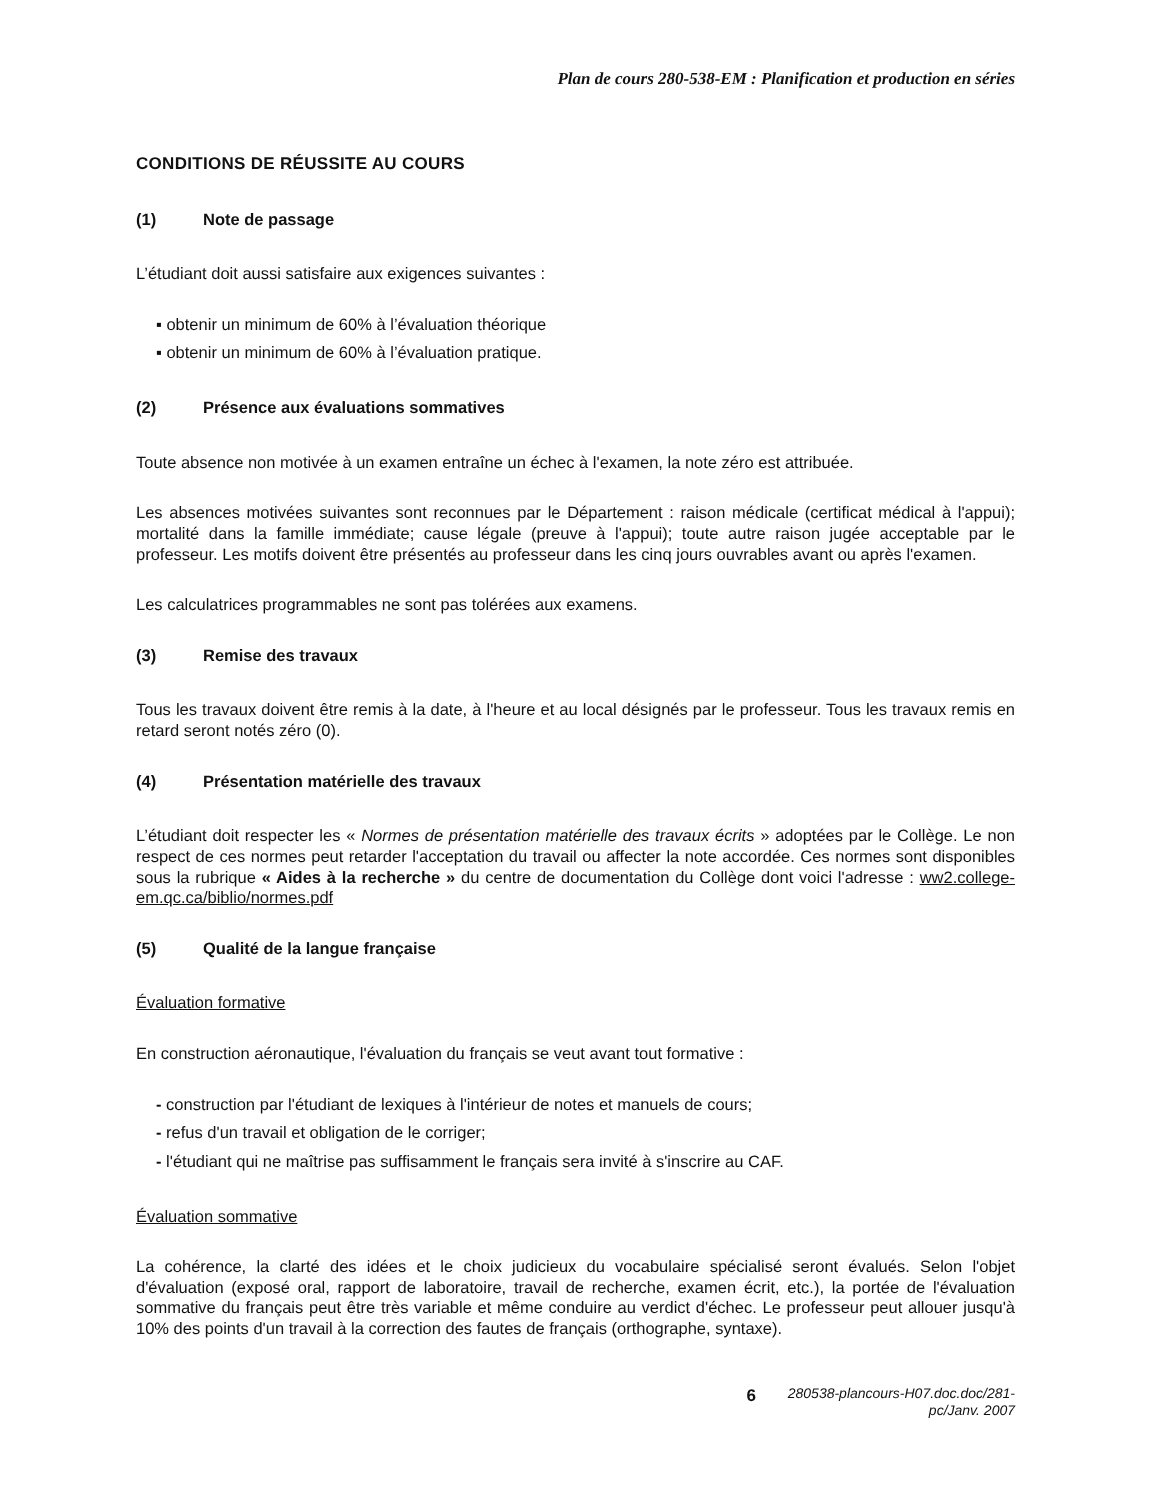Plan de cours 280-538-EM : Planification et production en séries
CONDITIONS DE RÉUSSITE AU COURS
(1) Note de passage
L’étudiant doit aussi satisfaire aux exigences suivantes :
▪ obtenir un minimum de 60% à l’évaluation théorique
▪ obtenir un minimum de 60% à l’évaluation pratique.
(2) Présence aux évaluations sommatives
Toute absence non motivée à un examen entraîne un échec à l'examen, la note zéro est attribuée.
Les absences motivées suivantes sont reconnues par le Département : raison médicale (certificat médical à l'appui); mortalité dans la famille immédiate; cause légale (preuve à l'appui); toute autre raison jugée acceptable par le professeur. Les motifs doivent être présentés au professeur dans les cinq jours ouvrables avant ou après l'examen.
Les calculatrices programmables ne sont pas tolérées aux examens.
(3) Remise des travaux
Tous les travaux doivent être remis à la date, à l'heure et au local désignés par le professeur. Tous les travaux remis en retard seront notés zéro (0).
(4) Présentation matérielle des travaux
L’étudiant doit respecter les « Normes de présentation matérielle des travaux écrits » adoptées par le Collège. Le non respect de ces normes peut retarder l'acceptation du travail ou affecter la note accordée. Ces normes sont disponibles sous la rubrique « Aides à la recherche » du centre de documentation du Collège dont voici l'adresse : ww2.college-em.qc.ca/biblio/normes.pdf
(5) Qualité de la langue française
Évaluation formative
En construction aéronautique, l'évaluation du français se veut avant tout formative :
- construction par l'étudiant de lexiques à l'intérieur de notes et manuels de cours;
- refus d'un travail et obligation de le corriger;
- l'étudiant qui ne maîtrise pas suffisamment le français sera invité à s'inscrire au CAF.
Évaluation sommative
La cohérence, la clarté des idées et le choix judicieux du vocabulaire spécialisé seront évalués. Selon l'objet d'évaluation (exposé oral, rapport de laboratoire, travail de recherche, examen écrit, etc.), la portée de l'évaluation sommative du français peut être très variable et même conduire au verdict d'échec. Le professeur peut allouer jusqu'à 10% des points d'un travail à la correction des fautes de français (orthographe, syntaxe).
6
280538-plancours-H07.doc.doc/281-pc/Janv. 2007